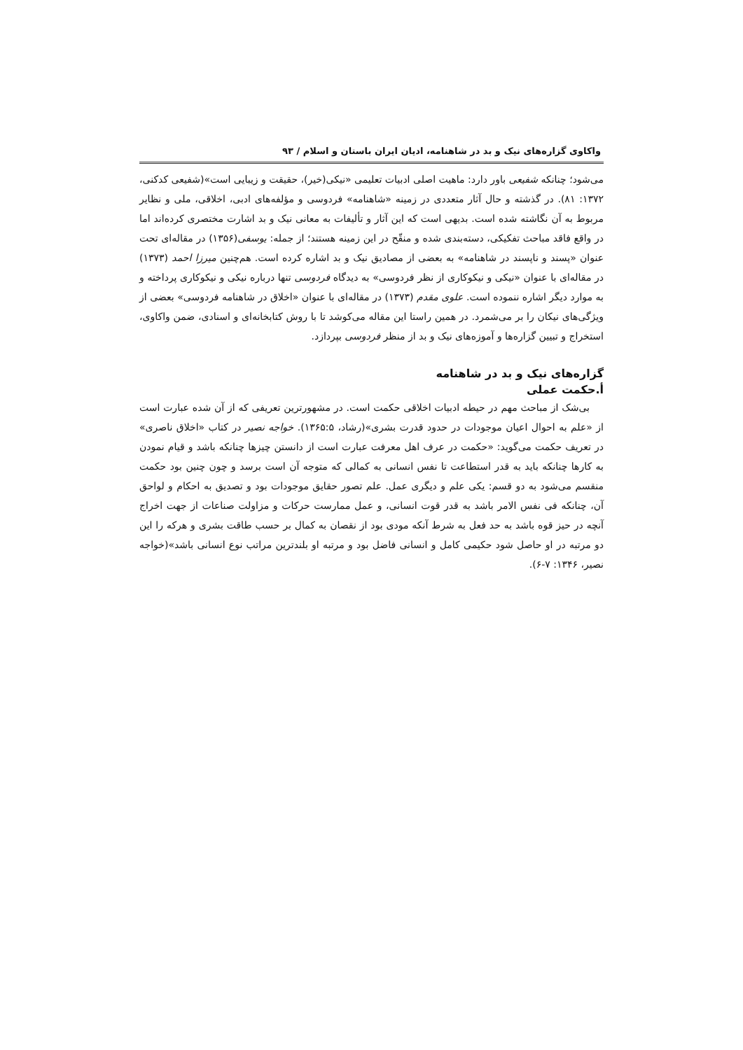واکاوی گزاره‌های نیک و بد در شاهنامه، ادیان ایران باستان و اسلام / ۹۳
می‌شود؛ چنانکه شفیعی باور دارد: ماهیت اصلی ادبیات تعلیمی «نیکی(خیر)، حقیقت و زیبایی است»(شفیعی کدکنی، ۱۳۷۲: ۸۱). در گذشته و حال آثار متعددی در زمینه «شاهنامه» فردوسی و مؤلفه‌های ادبی، اخلاقی، ملی و نظایر مربوط به آن نگاشته شده است. بدیهی است که این آثار و تألیفات به معانی نیک و بد اشارت مختصری کرده‌اند اما در واقع فاقد مباحث تفکیکی، دسته‌بندی شده و منقّح در این زمینه هستند؛ از جمله: یوسفی(۱۳۵۶) در مقاله‌ای تحت عنوان «پسند و ناپسند در شاهنامه» به بعضی از مصادیق نیک و بد اشاره کرده است. هم‌چنین میرزا احمد (۱۳۷۳) در مقاله‌ای با عنوان «نیکی و نیکوکاری از نظر فردوسی» به دیدگاه فردوسی تنها درباره نیکی و نیکوکاری پرداخته و به موارد دیگر اشاره ننموده است. علوی مقدم (۱۳۷۳) در مقاله‌ای با عنوان «اخلاق در شاهنامه فردوسی» بعضی از ویژگی‌های نیکان را بر می‌شمرد. در همین راستا این مقاله می‌کوشد تا با روش کتابخانه‌ای و اسنادی، ضمن واکاوی، استخراج و تبیین گزاره‌ها و آموزه‌های نیک و بد از منظر فردوسی بپردازد.
گزاره‌های نیک و بد در شاهنامه
أ.حکمت عملی
بی‌شک از مباحث مهم در حیطه ادبیات اخلاقی حکمت است. در مشهورترین تعریفی که از آن شده عبارت است از «علم به احوال اعیان موجودات در حدود قدرت بشری»(رشاد، ۱۳۶۵:۵). خواجه نصیر در کتاب «اخلاق ناصری» در تعریف حکمت می‌گوید: «حکمت در عرف اهل معرفت عبارت است از دانستن چیزها چنانکه باشد و قیام نمودن به کارها چنانکه باید به قدر استطاعت تا نفس انسانی به کمالی که متوجه آن است برسد و چون چنین بود حکمت منقسم می‌شود به دو قسم: یکی علم و دیگری عمل. علم تصور حقایق موجودات بود و تصدیق به احکام و لواحق آن، چنانکه فی نفس الامر باشد به قدر قوت انسانی، و عمل ممارست حرکات و مزاولت صناعات از جهت اخراج آنچه در حیز قوه باشد به حد فعل به شرط آنکه مودی بود از نقصان به کمال بر حسب طاقت بشری و هرکه را این دو مرتبه در او حاصل شود حکیمی کامل و انسانی فاضل بود و مرتبه او بلندترین مراتب نوع انسانی باشد»(خواجه نصیر، ۱۳۴۶: ۷-۶).